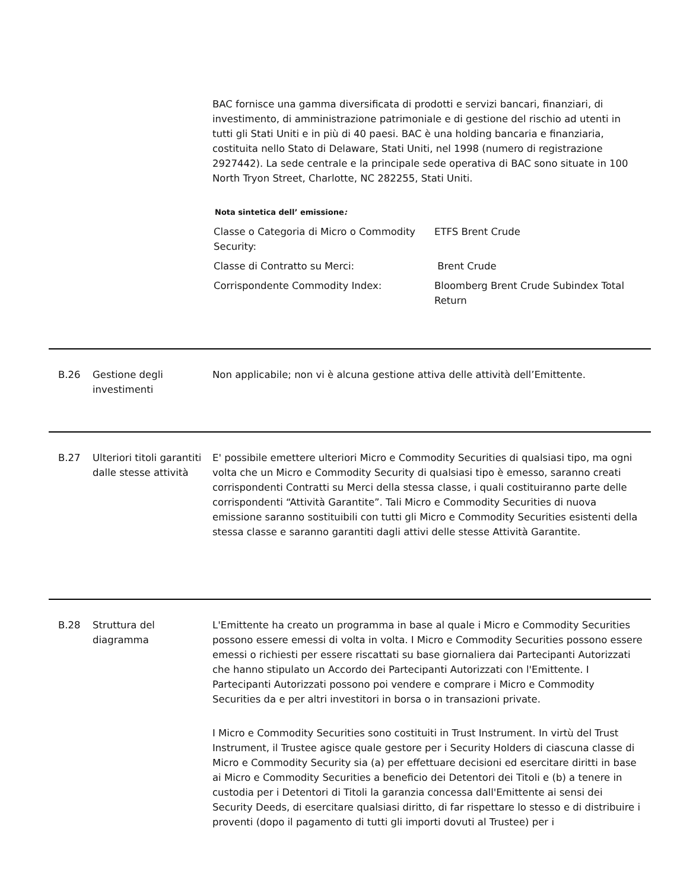BAC fornisce una gamma diversificata di prodotti e servizi bancari, finanziari, di investimento, di amministrazione patrimoniale e di gestione del rischio ad utenti in tutti gli Stati Uniti e in più di 40 paesi. BAC è una holding bancaria e finanziaria, costituita nello Stato di Delaware, Stati Uniti, nel 1998 (numero di registrazione 2927442). La sede centrale e la principale sede operativa di BAC sono situate in 100 North Tryon Street, Charlotte, NC 282255, Stati Uniti.
Nota sintetica dell’ emissione:
| Classe o Categoria di Micro o Commodity Security: | ETFS Brent Crude |
| Classe di Contratto su Merci: | Brent Crude |
| Corrispondente Commodity Index: | Bloomberg Brent Crude Subindex Total Return |
B.26 Gestione degli investimenti
Non applicabile; non vi è alcuna gestione attiva delle attività dell’Emittente.
B.27 Ulteriori titoli garantiti dalle stesse attività
E' possibile emettere ulteriori Micro e Commodity Securities di qualsiasi tipo, ma ogni volta che un Micro e Commodity Security di qualsiasi tipo è emesso, saranno creati corrispondenti Contratti su Merci della stessa classe, i quali costituiranno parte delle corrispondenti “Attività Garantite”. Tali Micro e Commodity Securities di nuova emissione saranno sostituibili con tutti gli Micro e Commodity Securities esistenti della stessa classe e saranno garantiti dagli attivi delle stesse Attività Garantite.
B.28 Struttura del diagramma
L'Emittente ha creato un programma in base al quale i Micro e Commodity Securities possono essere emessi di volta in volta. I Micro e Commodity Securities possono essere emessi o richiesti per essere riscattati su base giornaliera dai Partecipanti Autorizzati che hanno stipulato un Accordo dei Partecipanti Autorizzati con l'Emittente. I Partecipanti Autorizzati possono poi vendere e comprare i Micro e Commodity Securities da e per altri investitori in borsa o in transazioni private.
I Micro e Commodity Securities sono costituiti in Trust Instrument. In virtù del Trust Instrument, il Trustee agisce quale gestore per i Security Holders di ciascuna classe di Micro e Commodity Security sia (a) per effettuare decisioni ed esercitare diritti in base ai Micro e Commodity Securities a beneficio dei Detentori dei Titoli e (b) a tenere in custodia per i Detentori di Titoli la garanzia concessa dall'Emittente ai sensi dei Security Deeds, di esercitare qualsiasi diritto, di far rispettare lo stesso e di distribuire i proventi (dopo il pagamento di tutti gli importi dovuti al Trustee) per i